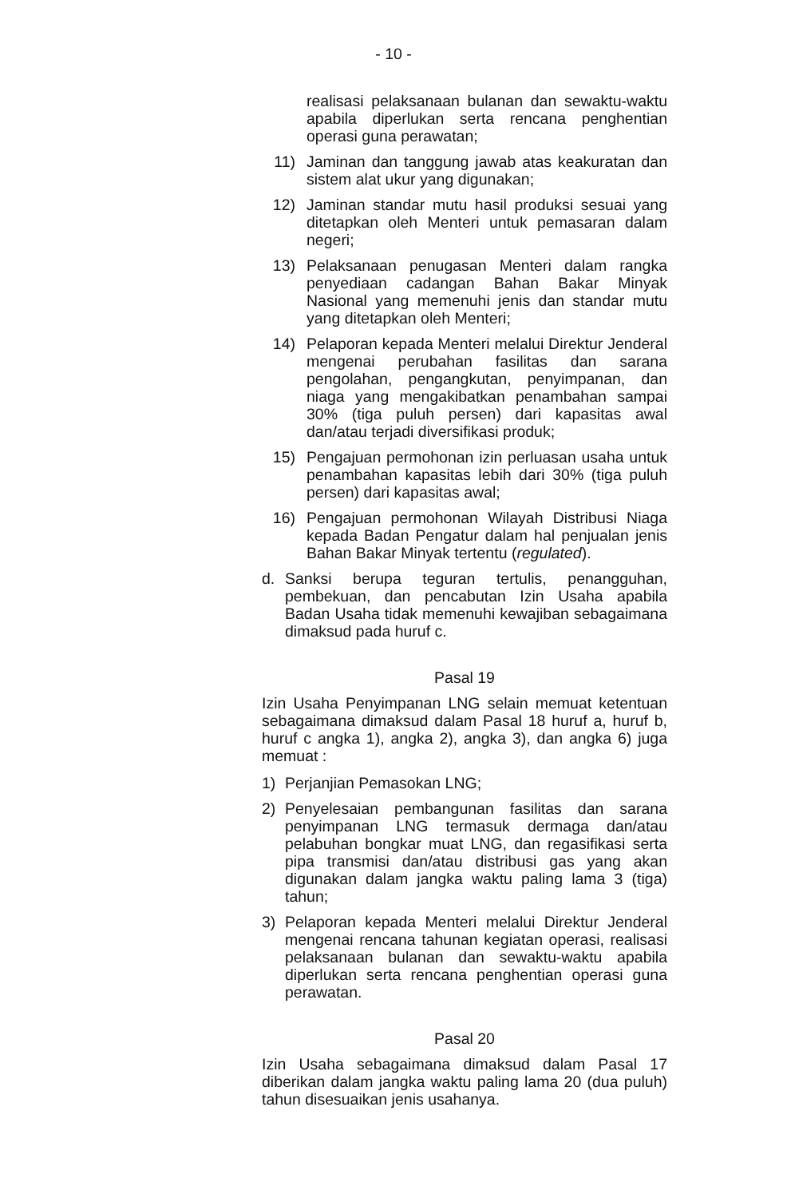- 10 -
realisasi pelaksanaan bulanan dan sewaktu-waktu apabila diperlukan serta rencana penghentian operasi guna perawatan;
11) Jaminan dan tanggung jawab atas keakuratan dan sistem alat ukur yang digunakan;
12) Jaminan standar mutu hasil produksi sesuai yang ditetapkan oleh Menteri untuk pemasaran dalam negeri;
13) Pelaksanaan penugasan Menteri dalam rangka penyediaan cadangan Bahan Bakar Minyak Nasional yang memenuhi jenis dan standar mutu yang ditetapkan oleh Menteri;
14) Pelaporan kepada Menteri melalui Direktur Jenderal mengenai perubahan fasilitas dan sarana pengolahan, pengangkutan, penyimpanan, dan niaga yang mengakibatkan penambahan sampai 30% (tiga puluh persen) dari kapasitas awal dan/atau terjadi diversifikasi produk;
15) Pengajuan permohonan izin perluasan usaha untuk penambahan kapasitas lebih dari 30% (tiga puluh persen) dari kapasitas awal;
16) Pengajuan permohonan Wilayah Distribusi Niaga kepada Badan Pengatur dalam hal penjualan jenis Bahan Bakar Minyak tertentu (regulated).
d. Sanksi berupa teguran tertulis, penangguhan, pembekuan, dan pencabutan Izin Usaha apabila Badan Usaha tidak memenuhi kewajiban sebagaimana dimaksud pada huruf c.
Pasal 19
Izin Usaha Penyimpanan LNG selain memuat ketentuan sebagaimana dimaksud dalam Pasal 18 huruf a, huruf b, huruf c angka 1), angka 2), angka 3), dan angka 6) juga memuat :
1) Perjanjian Pemasokan LNG;
2) Penyelesaian pembangunan fasilitas dan sarana penyimpanan LNG termasuk dermaga dan/atau pelabuhan bongkar muat LNG, dan regasifikasi serta pipa transmisi dan/atau distribusi gas yang akan digunakan dalam jangka waktu paling lama 3 (tiga) tahun;
3) Pelaporan kepada Menteri melalui Direktur Jenderal mengenai rencana tahunan kegiatan operasi, realisasi pelaksanaan bulanan dan sewaktu-waktu apabila diperlukan serta rencana penghentian operasi guna perawatan.
Pasal 20
Izin Usaha sebagaimana dimaksud dalam Pasal 17 diberikan dalam jangka waktu paling lama 20 (dua puluh) tahun disesuaikan jenis usahanya.